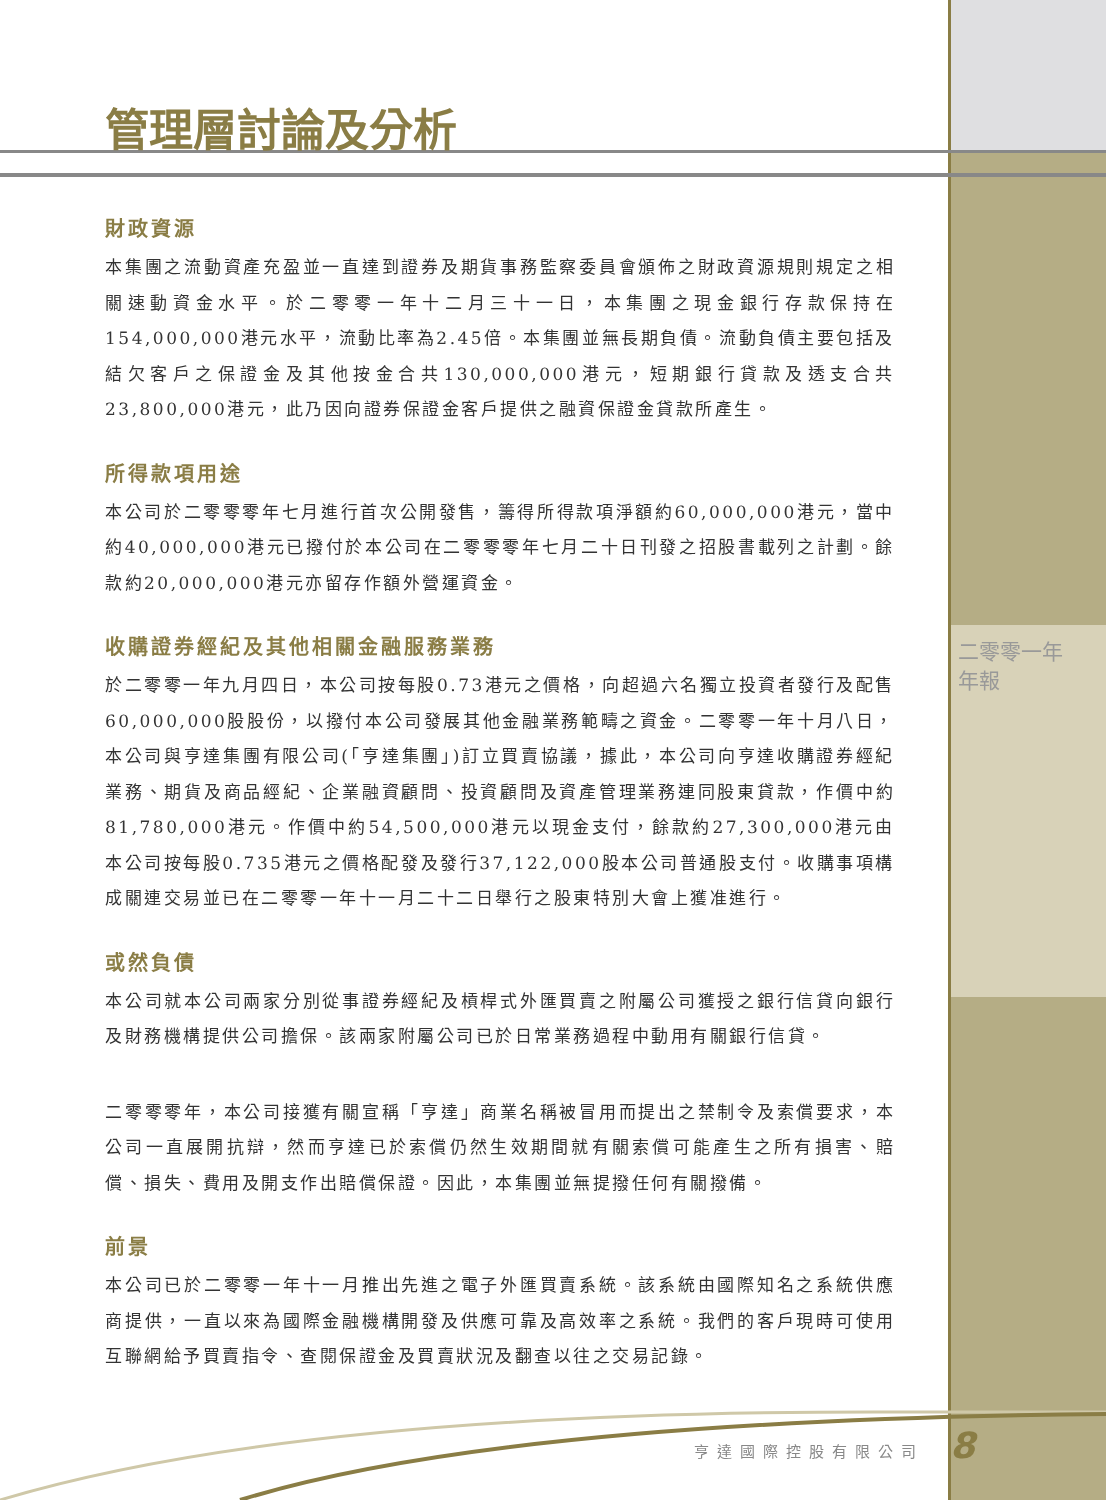管理層討論及分析
財政資源
本集團之流動資產充盈並一直達到證券及期貨事務監察委員會頒佈之財政資源規則規定之相關速動資金水平。於二零零一年十二月三十一日，本集團之現金銀行存款保持在154,000,000港元水平，流動比率為2.45倍。本集團並無長期負債。流動負債主要包括及結欠客戶之保證金及其他按金合共130,000,000港元，短期銀行貸款及透支合共23,800,000港元，此乃因向證券保證金客戶提供之融資保證金貸款所產生。
所得款項用途
本公司於二零零零年七月進行首次公開發售，籌得所得款項淨額約60,000,000港元，當中約40,000,000港元已撥付於本公司在二零零零年七月二十日刊發之招股書載列之計劃。餘款約20,000,000港元亦留存作額外營運資金。
收購證券經紀及其他相關金融服務業務
於二零零一年九月四日，本公司按每股0.73港元之價格，向超過六名獨立投資者發行及配售60,000,000股股份，以撥付本公司發展其他金融業務範疇之資金。二零零一年十月八日，本公司與亨達集團有限公司(「亨達集團」)訂立買賣協議，據此，本公司向亨達收購證券經紀業務、期貨及商品經紀、企業融資顧問、投資顧問及資產管理業務連同股東貸款，作價中約81,780,000港元。作價中約54,500,000港元以現金支付，餘款約27,300,000港元由本公司按每股0.735港元之價格配發及發行37,122,000股本公司普通股支付。收購事項構成關連交易並已在二零零一年十一月二十二日舉行之股東特別大會上獲准進行。
或然負債
本公司就本公司兩家分別從事證券經紀及槓桿式外匯買賣之附屬公司獲授之銀行信貸向銀行及財務機構提供公司擔保。該兩家附屬公司已於日常業務過程中動用有關銀行信貸。
二零零零年，本公司接獲有關宣稱「亨達」商業名稱被冒用而提出之禁制令及索償要求，本公司一直展開抗辯，然而亨達已於索償仍然生效期間就有關索償可能產生之所有損害、賠償、損失、費用及開支作出賠償保證。因此，本集團並無提撥任何有關撥備。
前景
本公司已於二零零一年十一月推出先進之電子外匯買賣系統。該系統由國際知名之系統供應商提供，一直以來為國際金融機構開發及供應可靠及高效率之系統。我們的客戶現時可使用互聯網給予買賣指令、查閱保證金及買賣狀況及翻查以往之交易記錄。
二零零一年
年報
亨達國際控股有限公司 8